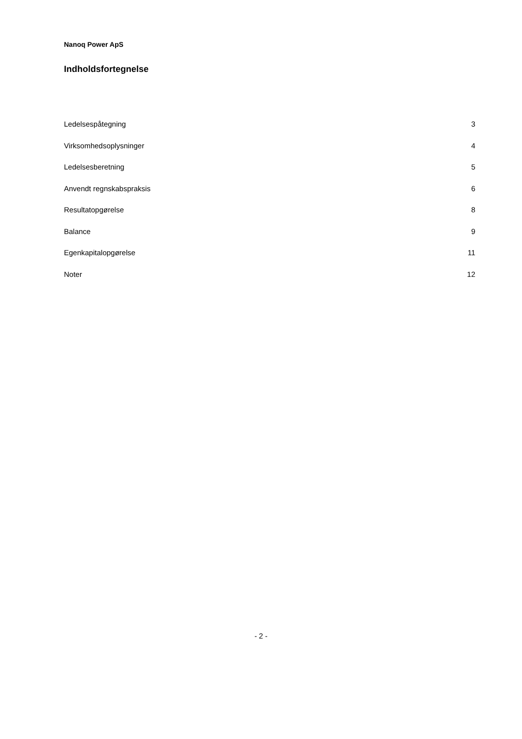Nanoq Power ApS
Indholdsfortegnelse
| Ledelsespåtegning | 3 |
| Virksomhedsoplysninger | 4 |
| Ledelsesberetning | 5 |
| Anvendt regnskabspraksis | 6 |
| Resultatopgørelse | 8 |
| Balance | 9 |
| Egenkapitalopgørelse | 11 |
| Noter | 12 |
- 2 -